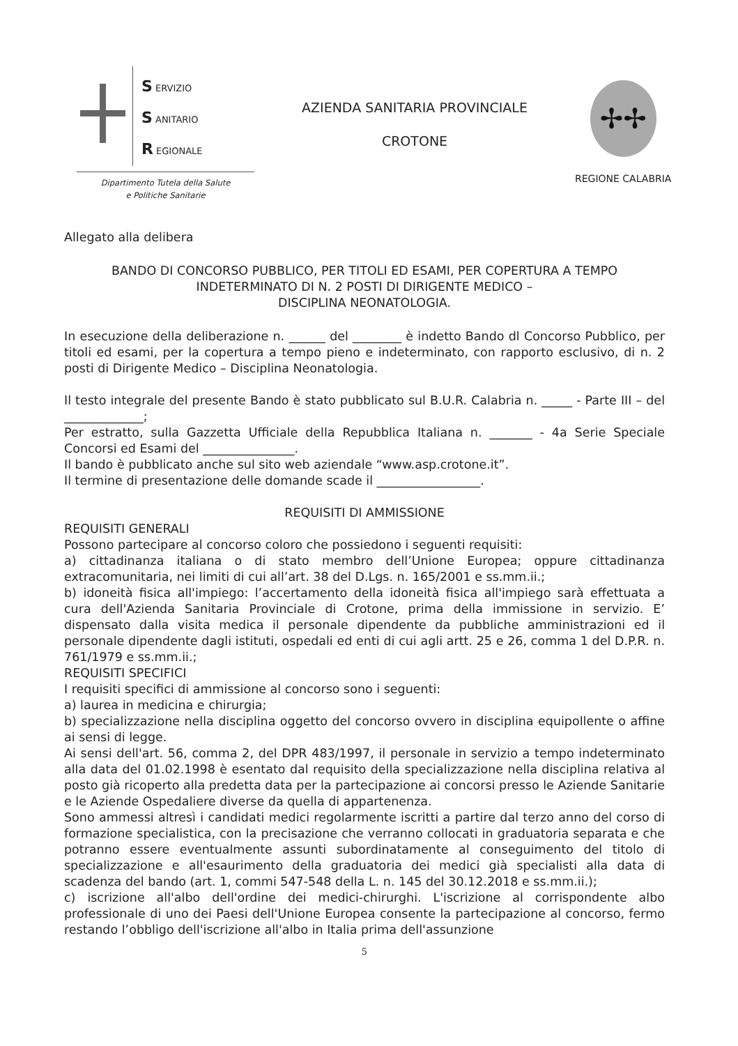S ERVIZIO
S ANITARIO
R EGIONALE
Dipartimento Tutela della Salute
e Politiche Sanitarie
AZIENDA SANITARIA PROVINCIALE
CROTONE
✢✢
REGIONE CALABRIA
Allegato alla delibera
BANDO DI CONCORSO PUBBLICO, PER TITOLI ED ESAMI, PER COPERTURA A TEMPO INDETERMINATO DI N. 2 POSTI DI DIRIGENTE MEDICO –
DISCIPLINA NEONATOLOGIA.
In esecuzione della deliberazione n. ______ del ________ è indetto Bando dl Concorso Pubblico, per titoli ed esami, per la copertura a tempo pieno e indeterminato, con rapporto esclusivo, di n. 2 posti di Dirigente Medico – Disciplina Neonatologia.
Il testo integrale del presente Bando è stato pubblicato sul B.U.R. Calabria n. _____ - Parte III – del _____________;
Per estratto, sulla Gazzetta Ufficiale della Repubblica Italiana n. _______ - 4a Serie Speciale Concorsi ed Esami del _______________.
Il bando è pubblicato anche sul sito web aziendale “www.asp.crotone.it”.
Il termine di presentazione delle domande scade il _________________.
REQUISITI DI AMMISSIONE
REQUISITI GENERALI
Possono partecipare al concorso coloro che possiedono i seguenti requisiti:
a) cittadinanza italiana o di stato membro dell’Unione Europea; oppure cittadinanza extracomunitaria, nei limiti di cui all’art. 38 del D.Lgs. n. 165/2001 e ss.mm.ii.;
b) idoneità fisica all'impiego: l’accertamento della idoneità fisica all'impiego sarà effettuata a cura dell'Azienda Sanitaria Provinciale di Crotone, prima della immissione in servizio. E’ dispensato dalla visita medica il personale dipendente da pubbliche amministrazioni ed il personale dipendente dagli istituti, ospedali ed enti di cui agli artt. 25 e 26, comma 1 del D.P.R. n. 761/1979 e ss.mm.ii.;
REQUISITI SPECIFICI
I requisiti specifici di ammissione al concorso sono i seguenti:
a) laurea in medicina e chirurgia;
b) specializzazione nella disciplina oggetto del concorso ovvero in disciplina equipollente o affine ai sensi di legge.
Ai sensi dell'art. 56, comma 2, del DPR 483/1997, il personale in servizio a tempo indeterminato alla data del 01.02.1998 è esentato dal requisito della specializzazione nella disciplina relativa al posto già ricoperto alla predetta data per la partecipazione ai concorsi presso le Aziende Sanitarie e le Aziende Ospedaliere diverse da quella di appartenenza.
Sono ammessi altresì i candidati medici regolarmente iscritti a partire dal terzo anno del corso di formazione specialistica, con la precisazione che verranno collocati in graduatoria separata e che potranno essere eventualmente assunti subordinatamente al conseguimento del titolo di specializzazione e all'esaurimento della graduatoria dei medici già specialisti alla data di scadenza del bando (art. 1, commi 547-548 della L. n. 145 del 30.12.2018 e ss.mm.ii.);
c) iscrizione all'albo dell'ordine dei medici-chirurghi. L'iscrizione al corrispondente albo professionale di uno dei Paesi dell'Unione Europea consente la partecipazione al concorso, fermo restando l’obbligo dell'iscrizione all'albo in Italia prima dell'assunzione
5